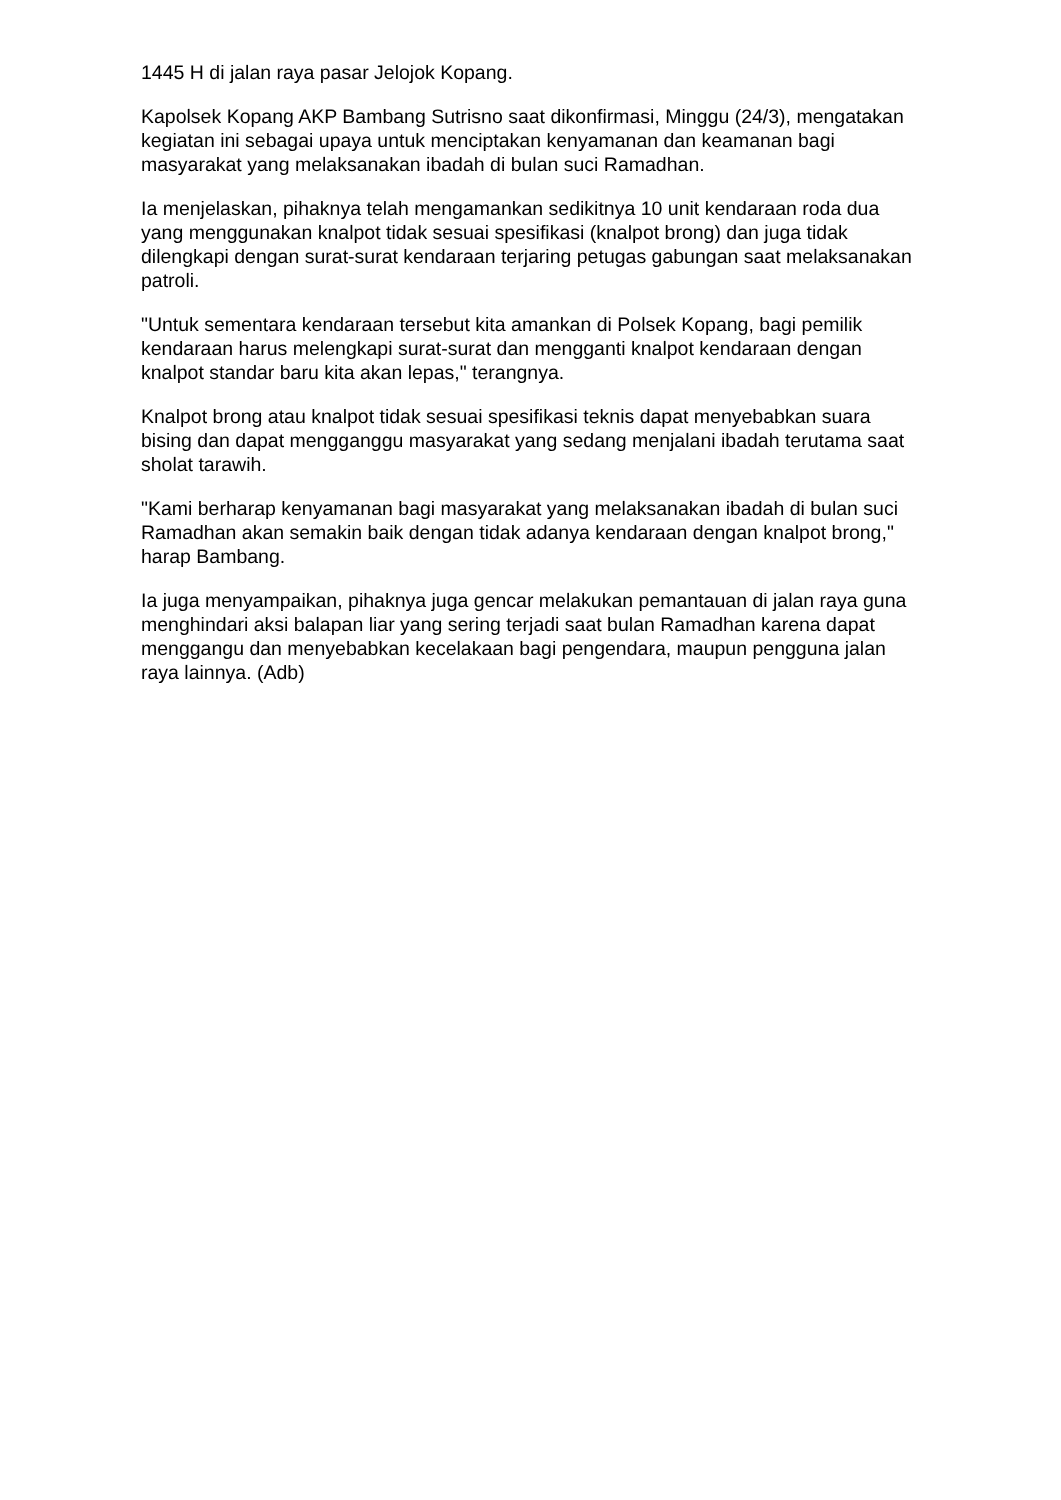1445 H di jalan raya pasar Jelojok Kopang.
Kapolsek Kopang AKP Bambang Sutrisno saat dikonfirmasi, Minggu (24/3), mengatakan kegiatan ini sebagai upaya untuk menciptakan kenyamanan dan keamanan bagi masyarakat yang melaksanakan ibadah di bulan suci Ramadhan.
Ia menjelaskan, pihaknya telah mengamankan sedikitnya 10 unit kendaraan roda dua yang menggunakan knalpot tidak sesuai spesifikasi (knalpot brong) dan juga tidak dilengkapi dengan surat-surat kendaraan terjaring petugas gabungan saat melaksanakan patroli.
"Untuk sementara kendaraan tersebut kita amankan di Polsek Kopang, bagi pemilik kendaraan harus melengkapi surat-surat dan mengganti knalpot kendaraan dengan knalpot standar baru kita akan lepas," terangnya.
Knalpot brong atau knalpot tidak sesuai spesifikasi teknis dapat menyebabkan suara bising dan dapat mengganggu masyarakat yang sedang menjalani ibadah terutama saat sholat tarawih.
"Kami berharap kenyamanan bagi masyarakat yang melaksanakan ibadah di bulan suci Ramadhan akan semakin baik dengan tidak adanya kendaraan dengan knalpot brong," harap Bambang.
Ia juga menyampaikan, pihaknya juga gencar melakukan pemantauan di jalan raya guna menghindari aksi balapan liar yang sering terjadi saat bulan Ramadhan karena dapat menggangu dan menyebabkan kecelakaan bagi pengendara, maupun pengguna jalan raya lainnya. (Adb)